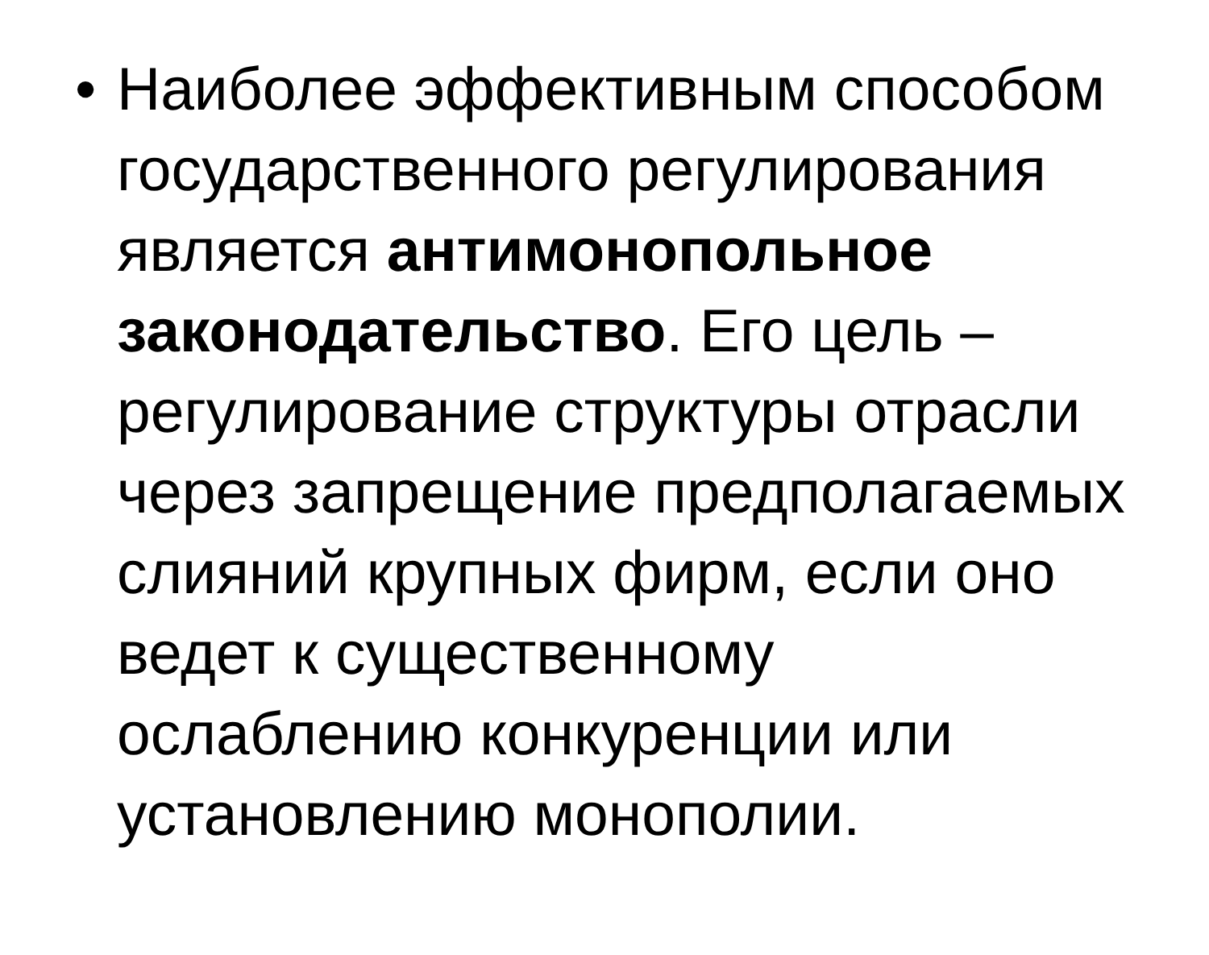• Наиболее эффективным способом государственного регулирования является антимонопольное законодательство. Его цель – регулирование структуры отрасли через запрещение предполагаемых слияний крупных фирм, если оно ведет к существенному ослаблению конкуренции или установлению монополии.